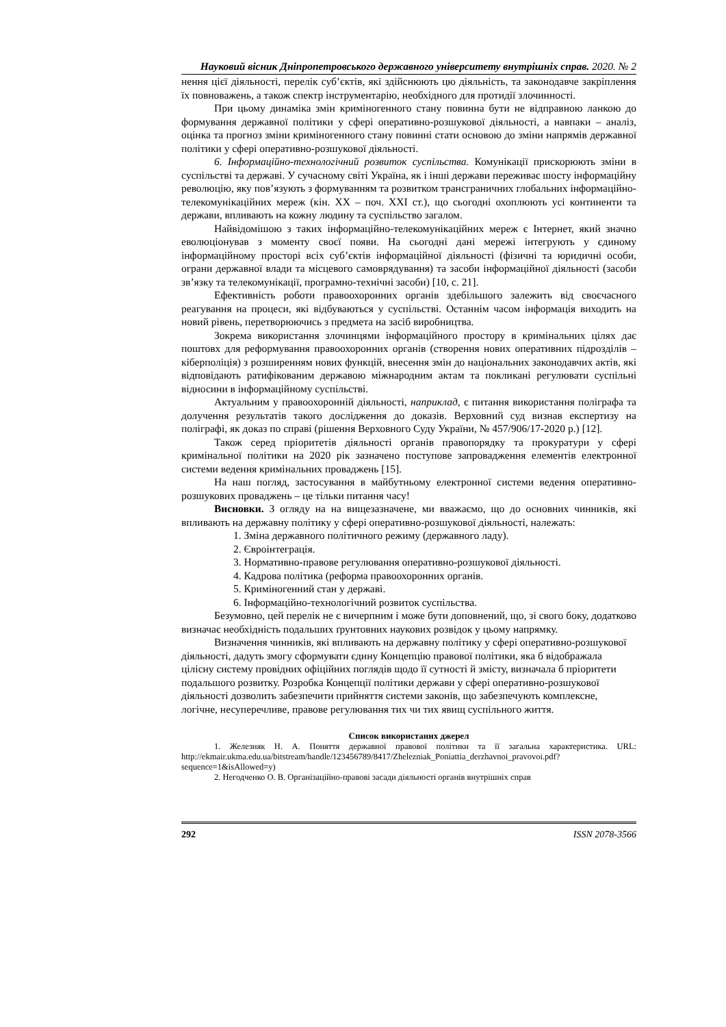Науковий вісник Дніпропетровського державного університету внутрішніх справ. 2020. № 2
нення цієї діяльності, перелік суб’єктів, які здійснюють цю діяльність, та законодавче закріплення їх повноважень, а також спектр інструментарію, необхідного для протидії злочинності.
При цьому динаміка змін криміногенного стану повинна бути не відправною ланкою до формування державної політики у сфері оперативно-розшукової діяльності, а навпаки – аналіз, оцінка та прогноз зміни криміногенного стану повинні стати основою до зміни напрямів державної політики у сфері оперативно-розшукової діяльності.
6. Інформаційно-технологічний розвиток суспільства. Комунікації прискорюють зміни в суспільстві та державі. У сучасному світі Україна, як і інші держави переживає шосту інформаційну революцію, яку пов’язують з формуванням та розвитком трансграничних глобальних інформаційно-телекомунікаційних мереж (кін. XX – поч. XXI ст.), що сьогодні охоплюють усі континенти та держави, впливають на кожну людину та суспільство загалом.
Найвідомішою з таких інформаційно-телекомунікаційних мереж є Інтернет, який значно еволюціонував з моменту своєї появи. На сьогодні дані мережі інтегрують у єдиному інформаційному просторі всіх суб’єктів інформаційної діяльності (фізичні та юридичні особи, ограни державної влади та місцевого самоврядування) та засоби інформаційної діяльності (засоби зв’язку та телекомунікації, програмно-технічні засоби) [10, с. 21].
Ефективність роботи правоохоронних органів здебільшого залежить від своєчасного реагування на процеси, які відбуваються у суспільстві. Останнім часом інформація виходить на новий рівень, перетворюючись з предмета на засіб виробництва.
Зокрема використання злочинцями інформаційного простору в кримінальних цілях дає поштовх для реформування правоохоронних органів (створення нових оперативних підрозділів – кіберполіція) з розширенням нових функцій, внесення змін до національних законодавчих актів, які відповідають ратифікованим державою міжнародним актам та покликані регулювати суспільні відносини в інформаційному суспільстві.
Актуальним у правоохоронній діяльності, наприклад, є питання використання поліграфа та долучення результатів такого дослідження до доказів. Верховний суд визнав експертизу на поліграфі, як доказ по справі (рішення Верховного Суду України, № 457/906/17-2020 р.) [12].
Також серед пріоритетів діяльності органів правопорядку та прокуратури у сфері кримінальної політики на 2020 рік зазначено поступове запровадження елементів електронної системи ведення кримінальних проваджень [15].
На наш погляд, застосування в майбутньому електронної системи ведення оперативно-розшукових проваджень – це тільки питання часу!
Висновки. З огляду на на вищезазначене, ми вважаємо, що до основних чинників, які впливають на державну політику у сфері оперативно-розшукової діяльності, належать:
1. Зміна державного політичного режиму (державного ладу).
2. Євроінтеграція.
3. Нормативно-правове регулювання оперативно-розшукової діяльності.
4. Кадрова політика (реформа правоохоронних органів.
5. Криміногенний стан у державі.
6. Інформаційно-технологічний розвиток суспільства.
Безумовно, цей перелік не є вичерпним і може бути доповнений, що, зі свого боку, додатково визначає необхідність подальших ґрунтовних наукових розвідок у цьому напрямку.
Визначення чинників, які впливають на державну політику у сфері оперативно-розшукової діяльності, дадуть змогу сформувати єдину Концепцію правової політики, яка б відображала цілісну систему провідних офіційних поглядів щодо її сутності й змісту, визначала б пріоритети подальшого розвитку. Розробка Концепції політики держави у сфері оперативно-розшукової діяльності дозволить забезпечити прийняття системи законів, що забезпечують комплексне, логічне, несуперечливе, правове регулювання тих чи тих явищ суспільного життя.
Список використаних джерел
1. Железняк Н. А. Поняття державної правової політики та її загальна характеристика. URL: http://ekmair.ukma.edu.ua/bitstream/handle/123456789/8417/Zhelezniak_Poniattia_derzhavnoi_pravovoi.pdf?sequence=1&isAllowed=y)
2. Негодченко О. В. Організаційно-правові засади діяльності органів внутрішніх справ
292 ISSN 2078-3566